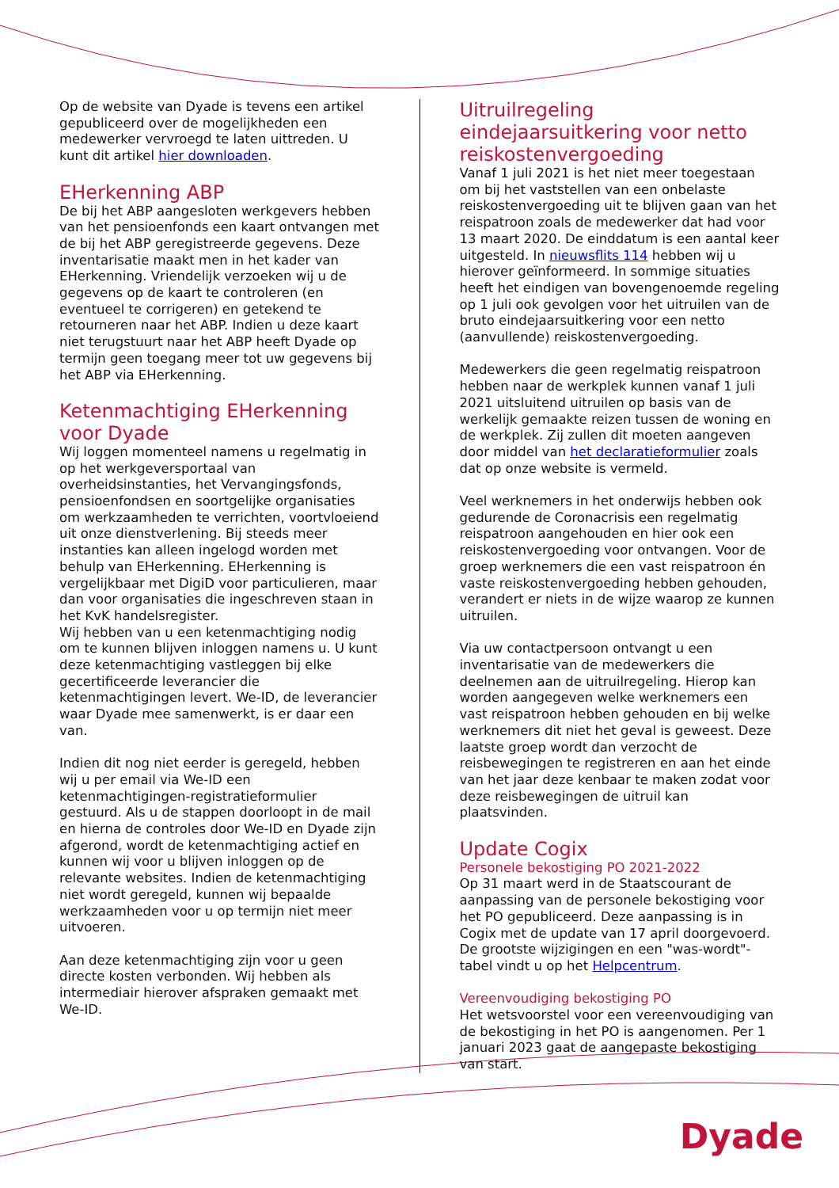Op de website van Dyade is tevens een artikel gepubliceerd over de mogelijkheden een medewerker vervroegd te laten uittreden. U kunt dit artikel hier downloaden.
EHerkenning ABP
De bij het ABP aangesloten werkgevers hebben van het pensioenfonds een kaart ontvangen met de bij het ABP geregistreerde gegevens. Deze inventarisatie maakt men in het kader van EHerkenning. Vriendelijk verzoeken wij u de gegevens op de kaart te controleren (en eventueel te corrigeren) en getekend te retourneren naar het ABP. Indien u deze kaart niet terugstuurt naar het ABP heeft Dyade op termijn geen toegang meer tot uw gegevens bij het ABP via EHerkenning.
Ketenmachtiging EHerkenning voor Dyade
Wij loggen momenteel namens u regelmatig in op het werkgeversportaal van overheidsinstanties, het Vervangingsfonds, pensioenfondsen en soortgelijke organisaties om werkzaamheden te verrichten, voortvloeiend uit onze dienstverlening. Bij steeds meer instanties kan alleen ingelogd worden met behulp van EHerkenning. EHerkenning is vergelijkbaar met DigiD voor particulieren, maar dan voor organisaties die ingeschreven staan in het KvK handelsregister.
Wij hebben van u een ketenmachtiging nodig om te kunnen blijven inloggen namens u. U kunt deze ketenmachtiging vastleggen bij elke gecertificeerde leverancier die ketenmachtigingen levert. We-ID, de leverancier waar Dyade mee samenwerkt, is er daar een van.
Indien dit nog niet eerder is geregeld, hebben wij u per email via We-ID een ketenmachtigingen-registratieformulier gestuurd. Als u de stappen doorloopt in de mail en hierna de controles door We-ID en Dyade zijn afgerond, wordt de ketenmachtiging actief en kunnen wij voor u blijven inloggen op de relevante websites. Indien de ketenmachtiging niet wordt geregeld, kunnen wij bepaalde werkzaamheden voor u op termijn niet meer uitvoeren.
Aan deze ketenmachtiging zijn voor u geen directe kosten verbonden. Wij hebben als intermediair hierover afspraken gemaakt met We-ID.
Uitruilregeling eindejaarsuitkering voor netto reiskostenvergoeding
Vanaf 1 juli 2021 is het niet meer toegestaan om bij het vaststellen van een onbelaste reiskostenvergoeding uit te blijven gaan van het reispatroon zoals de medewerker dat had voor 13 maart 2020. De einddatum is een aantal keer uitgesteld. In nieuwsflits 114 hebben wij u hierover geïnformeerd. In sommige situaties heeft het eindigen van bovengenoemde regeling op 1 juli ook gevolgen voor het uitruilen van de bruto eindejaarsuitkering voor een netto (aanvullende) reiskostenvergoeding.
Medewerkers die geen regelmatig reispatroon hebben naar de werkplek kunnen vanaf 1 juli 2021 uitsluitend uitruilen op basis van de werkelijk gemaakte reizen tussen de woning en de werkplek. Zij zullen dit moeten aangeven door middel van het declaratieformulier zoals dat op onze website is vermeld.
Veel werknemers in het onderwijs hebben ook gedurende de Coronacrisis een regelmatig reispatroon aangehouden en hier ook een reiskostenvergoeding voor ontvangen. Voor de groep werknemers die een vast reispatroon én vaste reiskostenvergoeding hebben gehouden, verandert er niets in de wijze waarop ze kunnen uitruilen.
Via uw contactpersoon ontvangt u een inventarisatie van de medewerkers die deelnemen aan de uitruilregeling. Hierop kan worden aangegeven welke werknemers een vast reispatroon hebben gehouden en bij welke werknemers dit niet het geval is geweest. Deze laatste groep wordt dan verzocht de reisbewegingen te registreren en aan het einde van het jaar deze kenbaar te maken zodat voor deze reisbewegingen de uitruil kan plaatsvinden.
Update Cogix
Personele bekostiging PO 2021-2022
Op 31 maart werd in de Staatscourant de aanpassing van de personele bekostiging voor het PO gepubliceerd. Deze aanpassing is in Cogix met de update van 17 april doorgevoerd. De grootste wijzigingen en een "was-wordt"-tabel vindt u op het Helpcentrum.
Vereenvoudiging bekostiging PO
Het wetsvoorstel voor een vereenvoudiging van de bekostiging in het PO is aangenomen. Per 1 januari 2023 gaat de aangepaste bekostiging van start.
Dyade